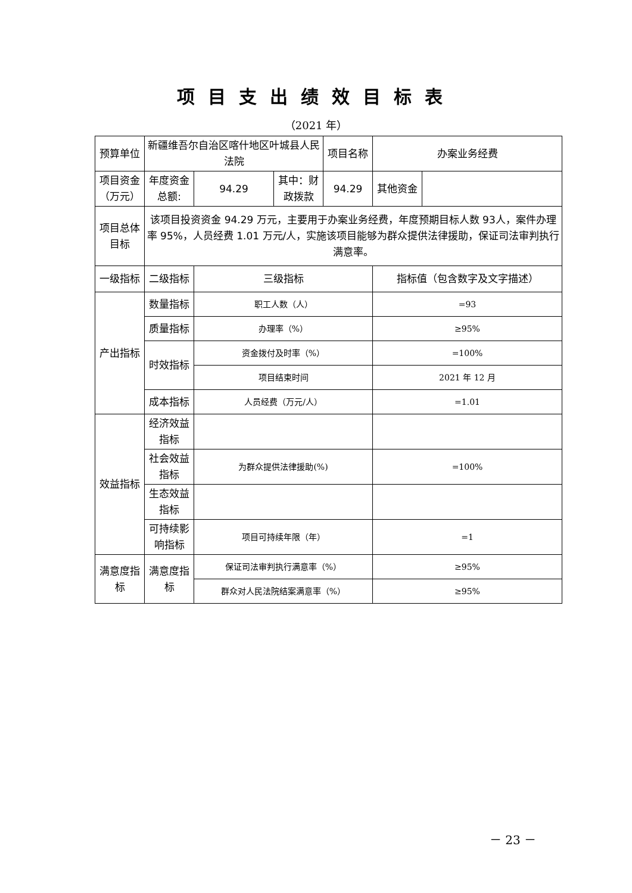项目支出绩效目标表
（2021 年）
| 预算单位 | 新疆维吾尔自治区喀什地区叶城县人民法院 | | | 项目名称 | 办案业务经费 | |
| 项目资金（万元） | 年度资金总额: | 94.29 | 其中：财政拨款 | 94.29 | 其他资金 | |
| 项目总体目标 | 该项目投资资金 94.29 万元，主要用于办案业务经费，年度预期目标人数 93人，案件办理率 95%，人员经费 1.01 万元/人，实施该项目能够为群众提供法律援助，保证司法审判执行满意率。 | | | | | |
| 一级指标 | 二级指标 | 三级指标 | | | 指标值（包含数字及文字描述） | |
| 产出指标 | 数量指标 | 职工人数（人） | | | =93 | |
| | 质量指标 | 办理率（%） | | | ≥95% | |
| | 时效指标 | 资金拨付及时率（%） | | | =100% | |
| | | 项目结束时间 | | | 2021 年 12 月 | |
| | 成本指标 | 人员经费（万元/人） | | | =1.01 | |
| 效益指标 | 经济效益指标 | | | | | |
| | 社会效益指标 | 为群众提供法律援助(%) | | | =100% | |
| | 生态效益指标 | | | | | |
| | 可持续影响指标 | 项目可持续年限（年） | | | =1 | |
| 满意度指标 | 满意度指标 | 保证司法审判执行满意率（%） | | | ≥95% | |
| | | 群众对人民法院结案满意率（%） | | | ≥95% | |
－ 23 －